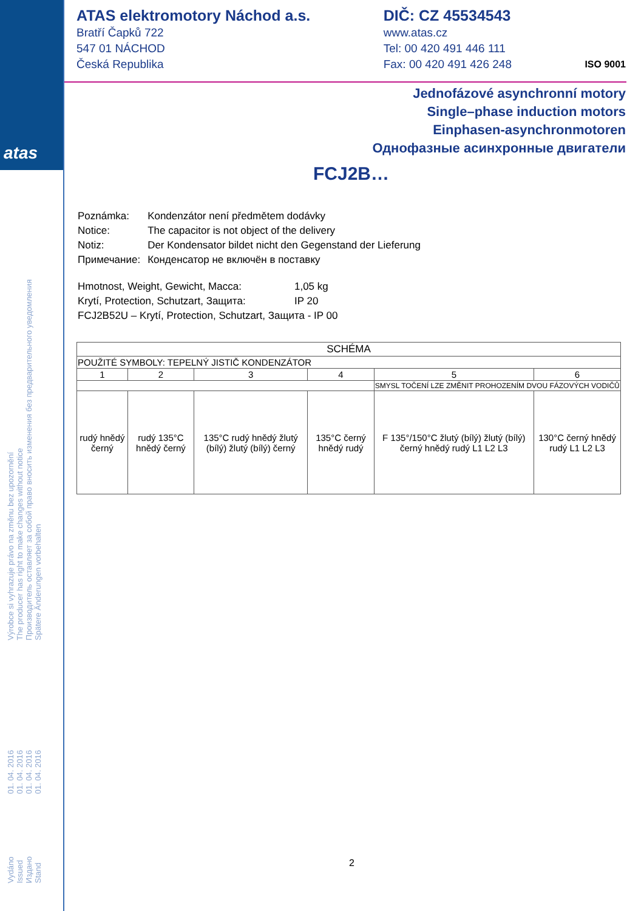atas
Výrobce si vyhrazuje právo na změnu bez upozornění
The producer has right to make changes without notice
Производитель оставляет за собой право вносить изменения без предварительного уведомления
Spätere Änderungen vorbehalten
01. 04. 2016
01. 04. 2016
01. 04. 2016
01. 04. 2016
Vydáno
Issued
Издано
Stand
ATAS elektromotory Náchod a.s.
Bratří Čapků 722
547 01 NÁCHOD
Česká Republika
DIČ: CZ 45534543
www.atas.cz
Tel: 00 420 491 446 111
Fax: 00 420 491 426 248
ISO 9001
Jednofázové asynchronní motory
Single–phase induction motors
Einphasen-asynchronmotoren
Однофазные асинхронные двигатели
FCJ2B…
| Poznámka: | Kondenzátor není předmětem dodávky |
| Notice: | The capacitor is not object of the delivery |
| Notiz: | Der Kondensator bildet nicht den Gegenstand der Lieferung |
| Примечание: | Конденсатор не включён в поставку |
| Hmotnost, Weight, Gewicht, Macca: | 1,05 kg |
| Krytí, Protection, Schutzart, Защита: | IP 20 |
| FCJ2B52U – Krytí, Protection, Schutzart, Защита - IP 00 | |
| SCHÉMA | | | | | |
| POUŽITÉ SYMBOLY: TEPELNÝ JISTIČ KONDENZÁTOR | | | | | |
| 1 | 2 | 3 | 4 | 5 | 6 |
| | | | | SMYSL TOČENÍ LZE ZMĚNIT PROHOZENÍM DVOU FÁZOVÝCH VODIČŮ | |
| rudý hnědý černý | rudý 135°C hnědý černý | 135°C rudý hnědý žlutý (bílý) žlutý (bílý) černý | 135°C černý hnědý rudý | F 135°/150°C žlutý (bílý) žlutý (bílý) černý hnědý rudý L1 L2 L3 | 130°C černý hnědý rudý L1 L2 L3 |
2